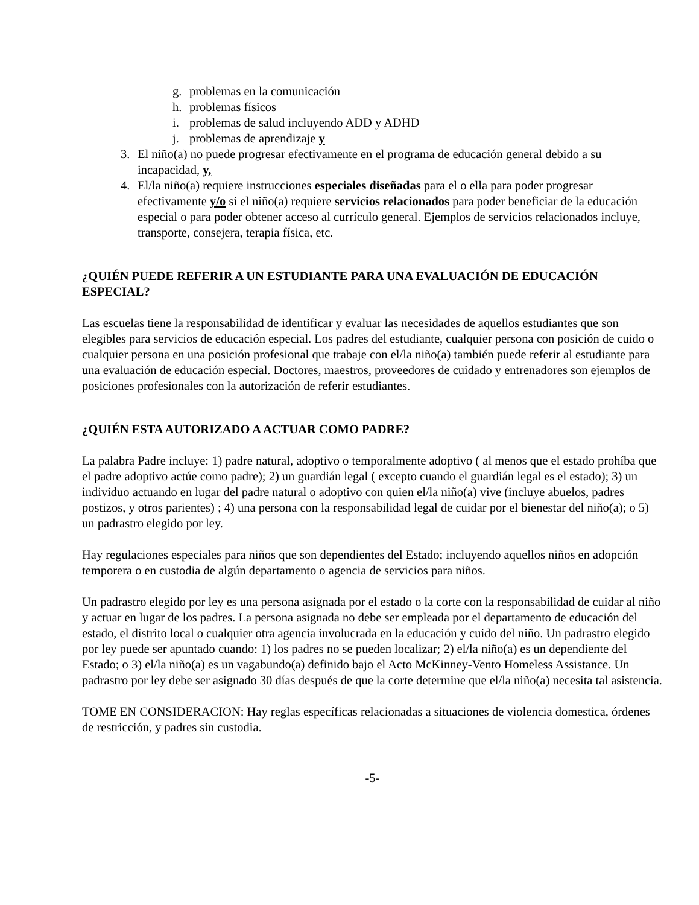g. problemas en la comunicación
h. problemas físicos
i. problemas de salud incluyendo ADD y ADHD
j. problemas de aprendizaje y
3. El niño(a) no puede progresar efectivamente en el programa de educación general debido a su incapacidad, y,
4. El/la niño(a) requiere instrucciones especiales diseñadas para el o ella para poder progresar efectivamente y/o si el niño(a) requiere servicios relacionados para poder beneficiar de la educación especial o para poder obtener acceso al currículo general. Ejemplos de servicios relacionados incluye, transporte, consejera, terapia física, etc.
¿QUIÉN PUEDE REFERIR A UN ESTUDIANTE PARA UNA EVALUACIÓN DE EDUCACIÓN ESPECIAL?
Las escuelas tiene la responsabilidad de identificar y evaluar las necesidades de aquellos estudiantes que son elegibles para servicios de educación especial. Los padres del estudiante, cualquier persona con posición de cuido o cualquier persona en una posición profesional que trabaje con el/la niño(a) también puede referir al estudiante para una evaluación de educación especial. Doctores, maestros, proveedores de cuidado y entrenadores son ejemplos de posiciones profesionales con la autorización de referir estudiantes.
¿QUIÉN ESTA AUTORIZADO A ACTUAR COMO PADRE?
La palabra Padre incluye: 1) padre natural, adoptivo o temporalmente adoptivo ( al menos que el estado prohíba que el padre adoptivo actúe como padre); 2) un guardián legal ( excepto cuando el guardián legal es el estado); 3) un individuo actuando en lugar del padre natural o adoptivo con quien el/la niño(a) vive (incluye abuelos, padres postizos, y otros parientes) ; 4) una persona con la responsabilidad legal de cuidar por el bienestar del niño(a); o 5) un padrastro elegido por ley.
Hay regulaciones especiales para niños que son dependientes del Estado; incluyendo aquellos niños en adopción temporera o en custodia de algún departamento o agencia de servicios para niños.
Un padrastro elegido por ley es una persona asignada por el estado o la corte con la responsabilidad de cuidar al niño y actuar en lugar de los padres. La persona asignada no debe ser empleada por el departamento de educación del estado, el distrito local o cualquier otra agencia involucrada en la educación y cuido del niño. Un padrastro elegido por ley puede ser apuntado cuando: 1) los padres no se pueden localizar; 2) el/la niño(a) es un dependiente del Estado; o 3) el/la niño(a) es un vagabundo(a) definido bajo el Acto McKinney-Vento Homeless Assistance. Un padrastro por ley debe ser asignado 30 días después de que la corte determine que el/la niño(a) necesita tal asistencia.
TOME EN CONSIDERACION: Hay reglas específicas relacionadas a situaciones de violencia domestica, órdenes de restricción, y padres sin custodia.
-5-